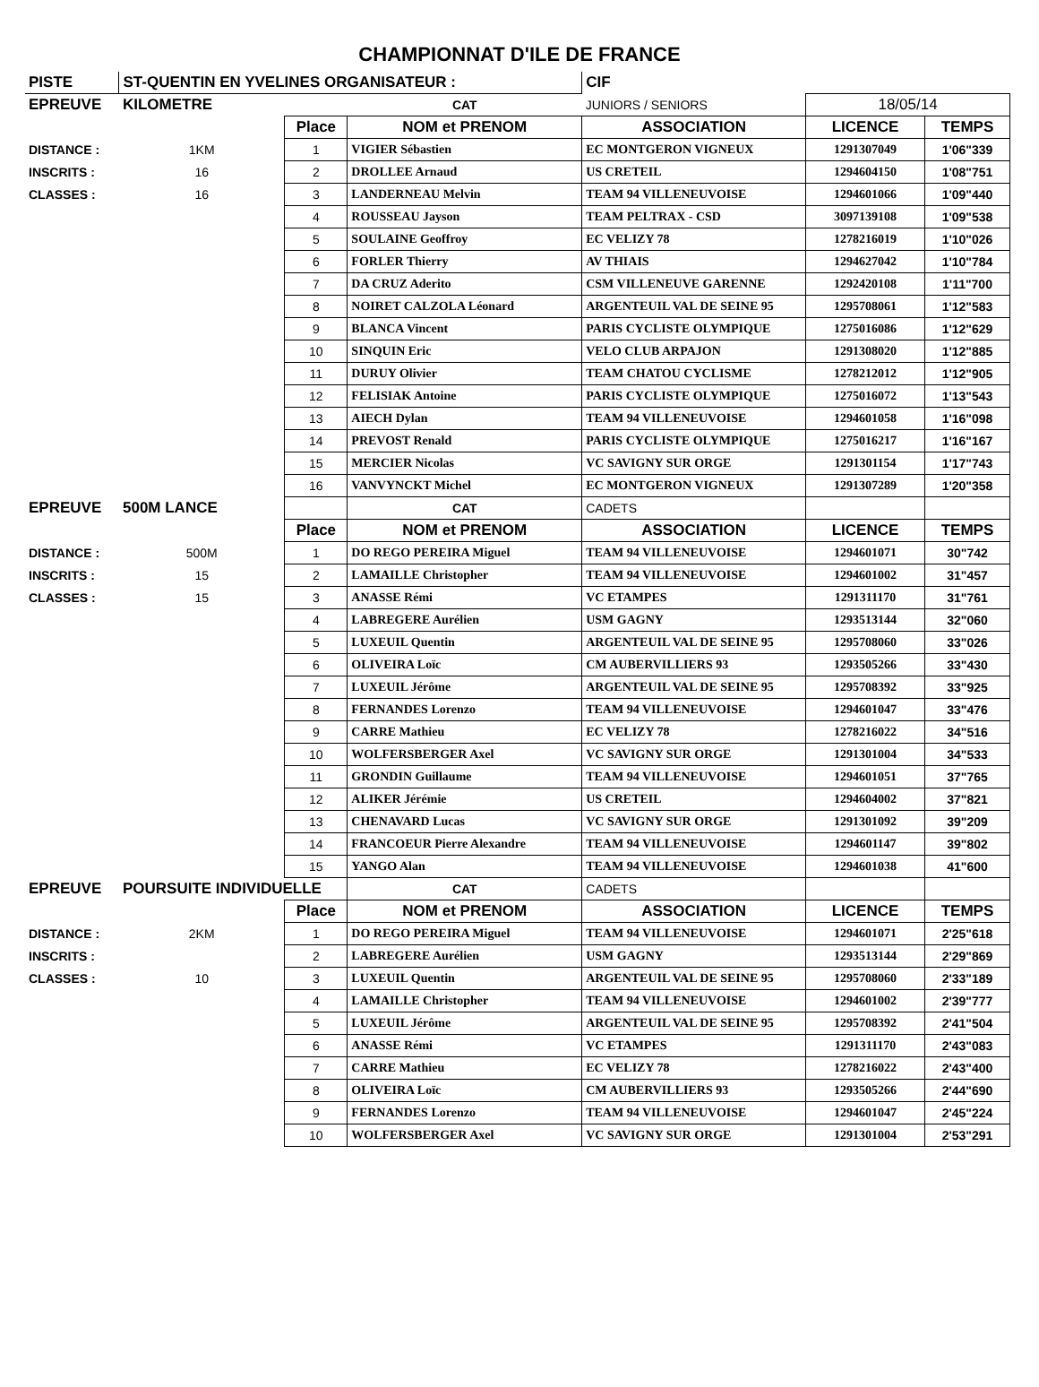CHAMPIONNAT D'ILE DE FRANCE
| PISTE | ST-QUENTIN EN YVELINES ORGANISATEUR : | | | CIF | | |
| EPREUVE | KILOMETRE | | CAT | JUNIORS / SENIORS | 18/05/14 | |
| | | Place | NOM et PRENOM | ASSOCIATION | LICENCE | TEMPS |
| DISTANCE : | 1KM | 1 | VIGIER Sébastien | EC MONTGERON VIGNEUX | 1291307049 | 1'06"339 |
| INSCRITS : | 16 | 2 | DROLLEE Arnaud | US CRETEIL | 1294604150 | 1'08"751 |
| CLASSES : | 16 | 3 | LANDERNEAU Melvin | TEAM 94 VILLENEUVOISE | 1294601066 | 1'09"440 |
| | | 4 | ROUSSEAU Jayson | TEAM PELTRAX - CSD | 3097139108 | 1'09"538 |
| | | 5 | SOULAINE Geoffroy | EC VELIZY 78 | 1278216019 | 1'10"026 |
| | | 6 | FORLER Thierry | AV THIAIS | 1294627042 | 1'10"784 |
| | | 7 | DA CRUZ Aderito | CSM VILLENEUVE GARENNE | 1292420108 | 1'11"700 |
| | | 8 | NOIRET CALZOLA Léonard | ARGENTEUIL VAL DE SEINE 95 | 1295708061 | 1'12"583 |
| | | 9 | BLANCA Vincent | PARIS CYCLISTE OLYMPIQUE | 1275016086 | 1'12"629 |
| | | 10 | SINQUIN Eric | VELO CLUB ARPAJON | 1291308020 | 1'12"885 |
| | | 11 | DURUY Olivier | TEAM CHATOU CYCLISME | 1278212012 | 1'12"905 |
| | | 12 | FELISIAK Antoine | PARIS CYCLISTE OLYMPIQUE | 1275016072 | 1'13"543 |
| | | 13 | AIECH Dylan | TEAM 94 VILLENEUVOISE | 1294601058 | 1'16"098 |
| | | 14 | PREVOST Renald | PARIS CYCLISTE OLYMPIQUE | 1275016217 | 1'16"167 |
| | | 15 | MERCIER Nicolas | VC SAVIGNY SUR ORGE | 1291301154 | 1'17"743 |
| | | 16 | VANVYNCKT Michel | EC MONTGERON VIGNEUX | 1291307289 | 1'20"358 |
| EPREUVE | 500M LANCE | | CAT | CADETS | | |
| | | Place | NOM et PRENOM | ASSOCIATION | LICENCE | TEMPS |
| DISTANCE : | 500M | 1 | DO REGO PEREIRA Miguel | TEAM 94 VILLENEUVOISE | 1294601071 | 30"742 |
| INSCRITS : | 15 | 2 | LAMAILLE Christopher | TEAM 94 VILLENEUVOISE | 1294601002 | 31"457 |
| CLASSES : | 15 | 3 | ANASSE Rémi | VC ETAMPES | 1291311170 | 31"761 |
| | | 4 | LABREGERE Aurélien | USM GAGNY | 1293513144 | 32"060 |
| | | 5 | LUXEUIL Quentin | ARGENTEUIL VAL DE SEINE 95 | 1295708060 | 33"026 |
| | | 6 | OLIVEIRA Loïc | CM AUBERVILLIERS 93 | 1293505266 | 33"430 |
| | | 7 | LUXEUIL Jérôme | ARGENTEUIL VAL DE SEINE 95 | 1295708392 | 33"925 |
| | | 8 | FERNANDES Lorenzo | TEAM 94 VILLENEUVOISE | 1294601047 | 33"476 |
| | | 9 | CARRE Mathieu | EC VELIZY 78 | 1278216022 | 34"516 |
| | | 10 | WOLFERSBERGER Axel | VC SAVIGNY SUR ORGE | 1291301004 | 34"533 |
| | | 11 | GRONDIN Guillaume | TEAM 94 VILLENEUVOISE | 1294601051 | 37"765 |
| | | 12 | ALIKER Jérémie | US CRETEIL | 1294604002 | 37"821 |
| | | 13 | CHENAVARD Lucas | VC SAVIGNY SUR ORGE | 1291301092 | 39"209 |
| | | 14 | FRANCOEUR Pierre Alexandre | TEAM 94 VILLENEUVOISE | 1294601147 | 39"802 |
| | | 15 | YANGO Alan | TEAM 94 VILLENEUVOISE | 1294601038 | 41"600 |
| EPREUVE | POURSUITE INDIVIDUELLE | | CAT | CADETS | | |
| | | Place | NOM et PRENOM | ASSOCIATION | LICENCE | TEMPS |
| DISTANCE : | 2KM | 1 | DO REGO PEREIRA Miguel | TEAM 94 VILLENEUVOISE | 1294601071 | 2'25"618 |
| INSCRITS : | | 2 | LABREGERE Aurélien | USM GAGNY | 1293513144 | 2'29"869 |
| CLASSES : | 10 | 3 | LUXEUIL Quentin | ARGENTEUIL VAL DE SEINE 95 | 1295708060 | 2'33"189 |
| | | 4 | LAMAILLE Christopher | TEAM 94 VILLENEUVOISE | 1294601002 | 2'39"777 |
| | | 5 | LUXEUIL Jérôme | ARGENTEUIL VAL DE SEINE 95 | 1295708392 | 2'41"504 |
| | | 6 | ANASSE Rémi | VC ETAMPES | 1291311170 | 2'43"083 |
| | | 7 | CARRE Mathieu | EC VELIZY 78 | 1278216022 | 2'43"400 |
| | | 8 | OLIVEIRA Loïc | CM AUBERVILLIERS 93 | 1293505266 | 2'44"690 |
| | | 9 | FERNANDES Lorenzo | TEAM 94 VILLENEUVOISE | 1294601047 | 2'45"224 |
| | | 10 | WOLFERSBERGER Axel | VC SAVIGNY SUR ORGE | 1291301004 | 2'53"291 |